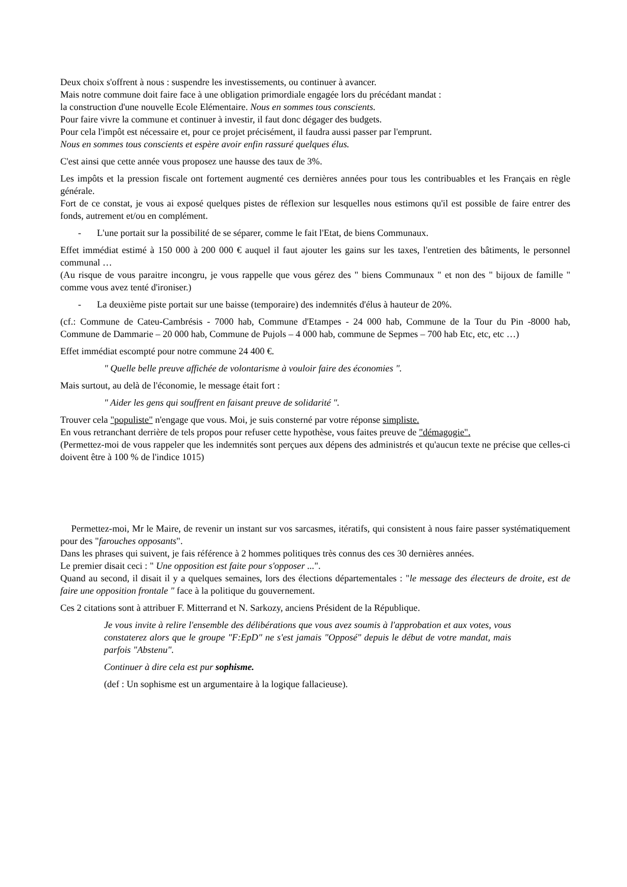Deux choix s'offrent à nous : suspendre les investissements, ou continuer à avancer.
Mais notre commune doit faire face à une obligation primordiale engagée lors du précédant mandat :
la construction d'une nouvelle Ecole Elémentaire. Nous en sommes tous conscients.
Pour faire vivre la commune et continuer à investir, il faut donc dégager des budgets.
Pour cela l'impôt est nécessaire et, pour ce projet précisément, il faudra aussi passer par l'emprunt.
Nous en sommes tous conscients et espère avoir enfin rassuré quelques élus.
C'est ainsi que cette année vous proposez une hausse des taux de 3%.
Les impôts et la pression fiscale ont fortement augmenté ces dernières années pour tous les contribuables et les Français en règle générale.
Fort de ce constat, je vous ai exposé quelques pistes de réflexion sur lesquelles nous estimons qu'il est possible de faire entrer des fonds, autrement et/ou en complément.
- L'une portait sur la possibilité de se séparer, comme le fait l'Etat, de biens Communaux.
Effet immédiat estimé à 150 000 à 200 000 € auquel il faut ajouter les gains sur les taxes, l'entretien des bâtiments, le personnel communal …
(Au risque de vous paraitre incongru, je vous rappelle que vous gérez des " biens Communaux " et non des " bijoux de famille " comme vous avez tenté d'ironiser.)
- La deuxième piste portait sur une baisse (temporaire) des indemnités d'élus à hauteur de 20%.
(cf.: Commune de Cateu-Cambrésis - 7000 hab, Commune d'Etampes - 24 000 hab, Commune de la Tour du Pin -8000 hab, Commune de Dammarie – 20 000 hab, Commune de Pujols – 4 000 hab, commune de Sepmes – 700 hab Etc, etc, etc …)
Effet immédiat escompté pour notre commune 24 400 €.
" Quelle belle preuve affichée de volontarisme à vouloir faire des économies ".
Mais surtout, au delà de l'économie, le message était fort :
" Aider les gens qui souffrent en faisant preuve de solidarité ".
Trouver cela "populiste" n'engage que vous. Moi, je suis consterné par votre réponse simpliste.
En vous retranchant derrière de tels propos pour refuser cette hypothèse, vous faites preuve de "démagogie".
(Permettez-moi de vous rappeler que les indemnités sont perçues aux dépens des administrés et qu'aucun texte ne précise que celles-ci doivent être à 100 % de l'indice 1015)
Permettez-moi, Mr le Maire, de revenir un instant sur vos sarcasmes, itératifs, qui consistent à nous faire passer systématiquement pour des "farouches opposants".
Dans les phrases qui suivent, je fais référence à 2 hommes politiques très connus des ces 30 dernières années.
Le premier disait ceci : " Une opposition est faite pour s'opposer ...".
Quand au second, il disait il y a quelques semaines, lors des élections départementales : "le message des électeurs de droite, est de faire une opposition frontale " face à la politique du gouvernement.
Ces 2 citations sont à attribuer F. Mitterrand et N. Sarkozy, anciens Président de la République.
Je vous invite à relire l'ensemble des délibérations que vous avez soumis à l'approbation et aux votes, vous constaterez alors que le groupe "F:EpD" ne s'est jamais "Opposé" depuis le début de votre mandat, mais parfois "Abstenu".
Continuer à dire cela est pur sophisme.
(def : Un sophisme est un argumentaire à la logique fallacieuse).